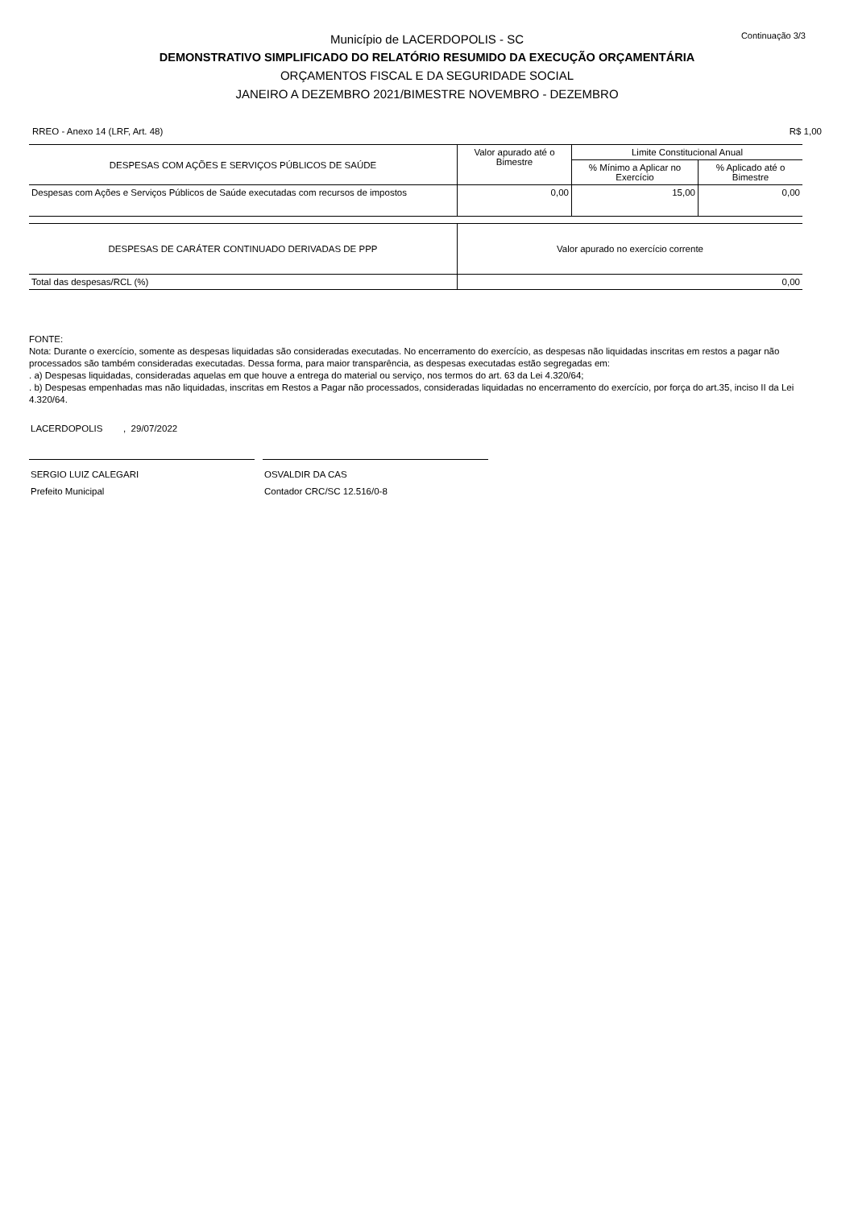Continuação 3/3
Município de LACERDOPOLIS - SC
DEMONSTRATIVO SIMPLIFICADO DO RELATÓRIO RESUMIDO DA EXECUÇÃO ORÇAMENTÁRIA
ORÇAMENTOS FISCAL E DA SEGURIDADE SOCIAL
JANEIRO A DEZEMBRO 2021/BIMESTRE NOVEMBRO - DEZEMBRO
RREO - Anexo 14 (LRF, Art. 48) R$ 1,00
| DESPESAS COM AÇÕES E SERVIÇOS PÚBLICOS DE SAÚDE | Valor apurado até o Bimestre | Limite Constitucional Anual | |
| --- | --- | --- | --- |
| | | % Mínimo a Aplicar no Exercício | % Aplicado até o Bimestre |
| Despesas com Ações e Serviços Públicos de Saúde executadas com recursos de impostos | 0,00 | 15,00 | 0,00 |
| DESPESAS DE CARÁTER CONTINUADO DERIVADAS DE PPP | Valor apurado no exercício corrente |
| Total das despesas/RCL (%) | 0,00 |
FONTE:
Nota: Durante o exercício, somente as despesas liquidadas são consideradas executadas. No encerramento do exercício, as despesas não liquidadas inscritas em restos a pagar não processados são também consideradas executadas. Dessa forma, para maior transparência, as despesas executadas estão segregadas em:
. a) Despesas liquidadas, consideradas aquelas em que houve a entrega do material ou serviço, nos termos do art. 63 da Lei 4.320/64;
. b) Despesas empenhadas mas não liquidadas, inscritas em Restos a Pagar não processados, consideradas liquidadas no encerramento do exercício, por força do art.35, inciso II da Lei 4.320/64.
LACERDOPOLIS , 29/07/2022
SERGIO LUIZ CALEGARI
Prefeito Municipal
OSVALDIR DA CAS
Contador CRC/SC 12.516/0-8